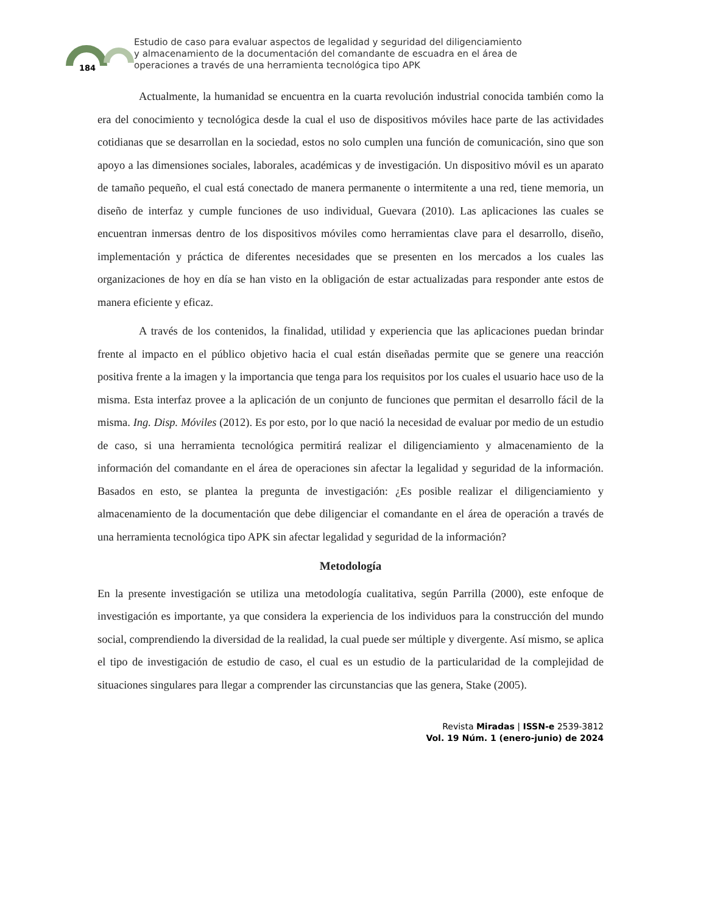184
Estudio de caso para evaluar aspectos de legalidad y seguridad del diligenciamiento
y almacenamiento de la documentación del comandante de escuadra en el área de
operaciones a través de una herramienta tecnológica tipo APK
Actualmente, la humanidad se encuentra en la cuarta revolución industrial conocida también como la era del conocimiento y tecnológica desde la cual el uso de dispositivos móviles hace parte de las actividades cotidianas que se desarrollan en la sociedad, estos no solo cumplen una función de comunicación, sino que son apoyo a las dimensiones sociales, laborales, académicas y de investigación. Un dispositivo móvil es un aparato de tamaño pequeño, el cual está conectado de manera permanente o intermitente a una red, tiene memoria, un diseño de interfaz y cumple funciones de uso individual, Guevara (2010). Las aplicaciones las cuales se encuentran inmersas dentro de los dispositivos móviles como herramientas clave para el desarrollo, diseño, implementación y práctica de diferentes necesidades que se presenten en los mercados a los cuales las organizaciones de hoy en día se han visto en la obligación de estar actualizadas para responder ante estos de manera eficiente y eficaz.
A través de los contenidos, la finalidad, utilidad y experiencia que las aplicaciones puedan brindar frente al impacto en el público objetivo hacia el cual están diseñadas permite que se genere una reacción positiva frente a la imagen y la importancia que tenga para los requisitos por los cuales el usuario hace uso de la misma. Esta interfaz provee a la aplicación de un conjunto de funciones que permitan el desarrollo fácil de la misma. Ing. Disp. Móviles (2012). Es por esto, por lo que nació la necesidad de evaluar por medio de un estudio de caso, si una herramienta tecnológica permitirá realizar el diligenciamiento y almacenamiento de la información del comandante en el área de operaciones sin afectar la legalidad y seguridad de la información. Basados en esto, se plantea la pregunta de investigación: ¿Es posible realizar el diligenciamiento y almacenamiento de la documentación que debe diligenciar el comandante en el área de operación a través de una herramienta tecnológica tipo APK sin afectar legalidad y seguridad de la información?
Metodología
En la presente investigación se utiliza una metodología cualitativa, según Parrilla (2000), este enfoque de investigación es importante, ya que considera la experiencia de los individuos para la construcción del mundo social, comprendiendo la diversidad de la realidad, la cual puede ser múltiple y divergente. Así mismo, se aplica el tipo de investigación de estudio de caso, el cual es un estudio de la particularidad de la complejidad de situaciones singulares para llegar a comprender las circunstancias que las genera, Stake (2005).
Revista Miradas | ISSN-e 2539-3812
Vol. 19 Núm. 1 (enero-junio) de 2024